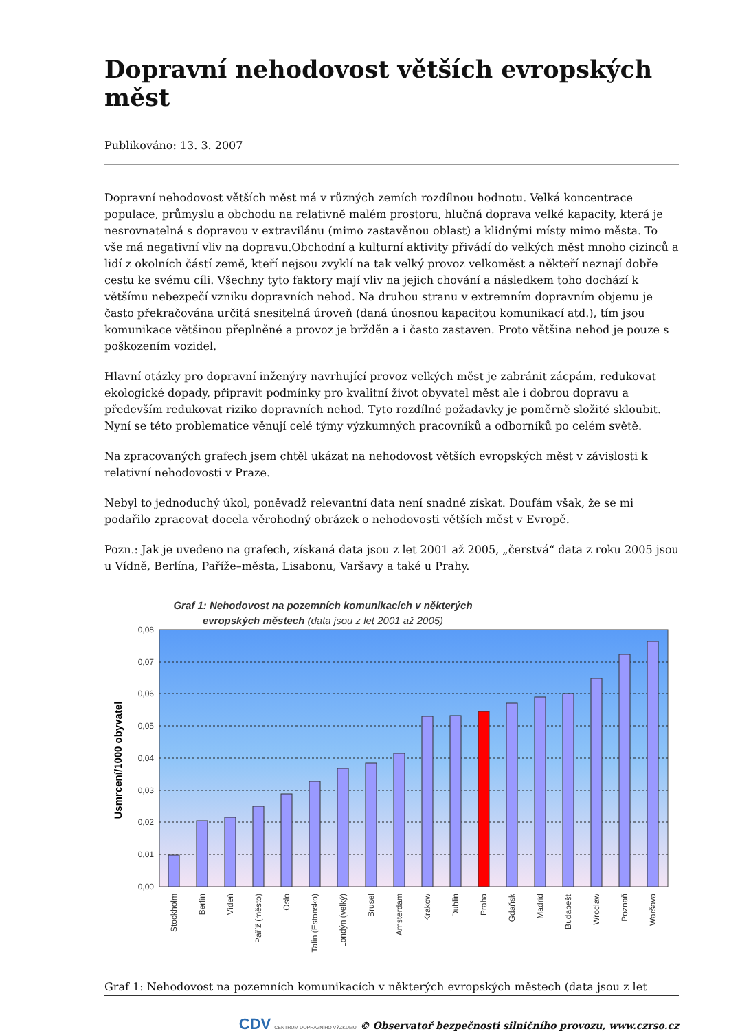Dopravní nehodovost větších evropských měst
Publikováno: 13. 3. 2007
Dopravní nehodovost větších měst má v různých zemích rozdílnou hodnotu. Velká koncentrace populace, průmyslu a obchodu na relativně malém prostoru, hlučná doprava velké kapacity, která je nesrovnatelná s dopravou v extravilánu (mimo zastavěnou oblast) a klidnými místy mimo města. To vše má negativní vliv na dopravu.Obchodní a kulturní aktivity přivádí do velkých měst mnoho cizinců a lidí z okolních částí země, kteří nejsou zvyklí na tak velký provoz velkoměst a někteří neznají dobře cestu ke svému cíli. Všechny tyto faktory mají vliv na jejich chování a následkem toho dochází k většímu nebezpečí vzniku dopravních nehod. Na druhou stranu v extremním dopravním objemu je často překračována určitá snesitelná úroveň (daná únosnou kapacitou komunikací atd.), tím jsou komunikace většinou přeplněné a provoz je bržděn a i často zastaven. Proto většina nehod je pouze s poškozením vozidel.
Hlavní otázky pro dopravní inženýry navrhující provoz velkých měst je zabránit zácpám, redukovat ekologické dopady, připravit podmínky pro kvalitní život obyvatel měst ale i dobrou dopravu a především redukovat riziko dopravních nehod. Tyto rozdílné požadavky je poměrně složité skloubit. Nyní se této problematice věnují celé týmy výzkumných pracovníků a odborníků po celém světě.
Na zpracovaných grafech jsem chtěl ukázat na nehodovost větších evropských měst v závislosti k relativní nehodovosti v Praze.
Nebyl to jednoduchý úkol, poněvadž relevantní data není snadné získat. Doufám však, že se mi podařilo zpracovat docela věrohodný obrázek o nehodovosti větších měst v Evropě.
Pozn.: Jak je uvedeno na grafech, získaná data jsou z let 2001 až 2005, „čerstvá“ data z roku 2005 jsou u Vídně, Berlína, Paříže–města, Lisabonu, Varšavy a také u Prahy.
Graf 1: Nehodovost na pozemních komunikacích v některých
evropských městech (data jsou z let 2001 až 2005)
0,08
0,07
0,06
0,05
0,04
0,03
0,02
0,01
0,00
Usmrcení/1000 obyvatel
Stockholm
Berlín
Vídeň
Paříž (město)
Oslo
Talin (Estonsko)
Londýn (velký)
Brusel
Amsterdam
Krakow
Dublin
Praha
Gdaňsk
Madrid
Budapešť
Wroclaw
Poznaň
Waršava
Graf 1: Nehodovost na pozemních komunikacích v některých evropských městech (data jsou z let
CDV CENTRUM DOPRAVNÍHO VÝZKUMU © Observatoř bezpečnosti silničního provozu, www.czrso.cz